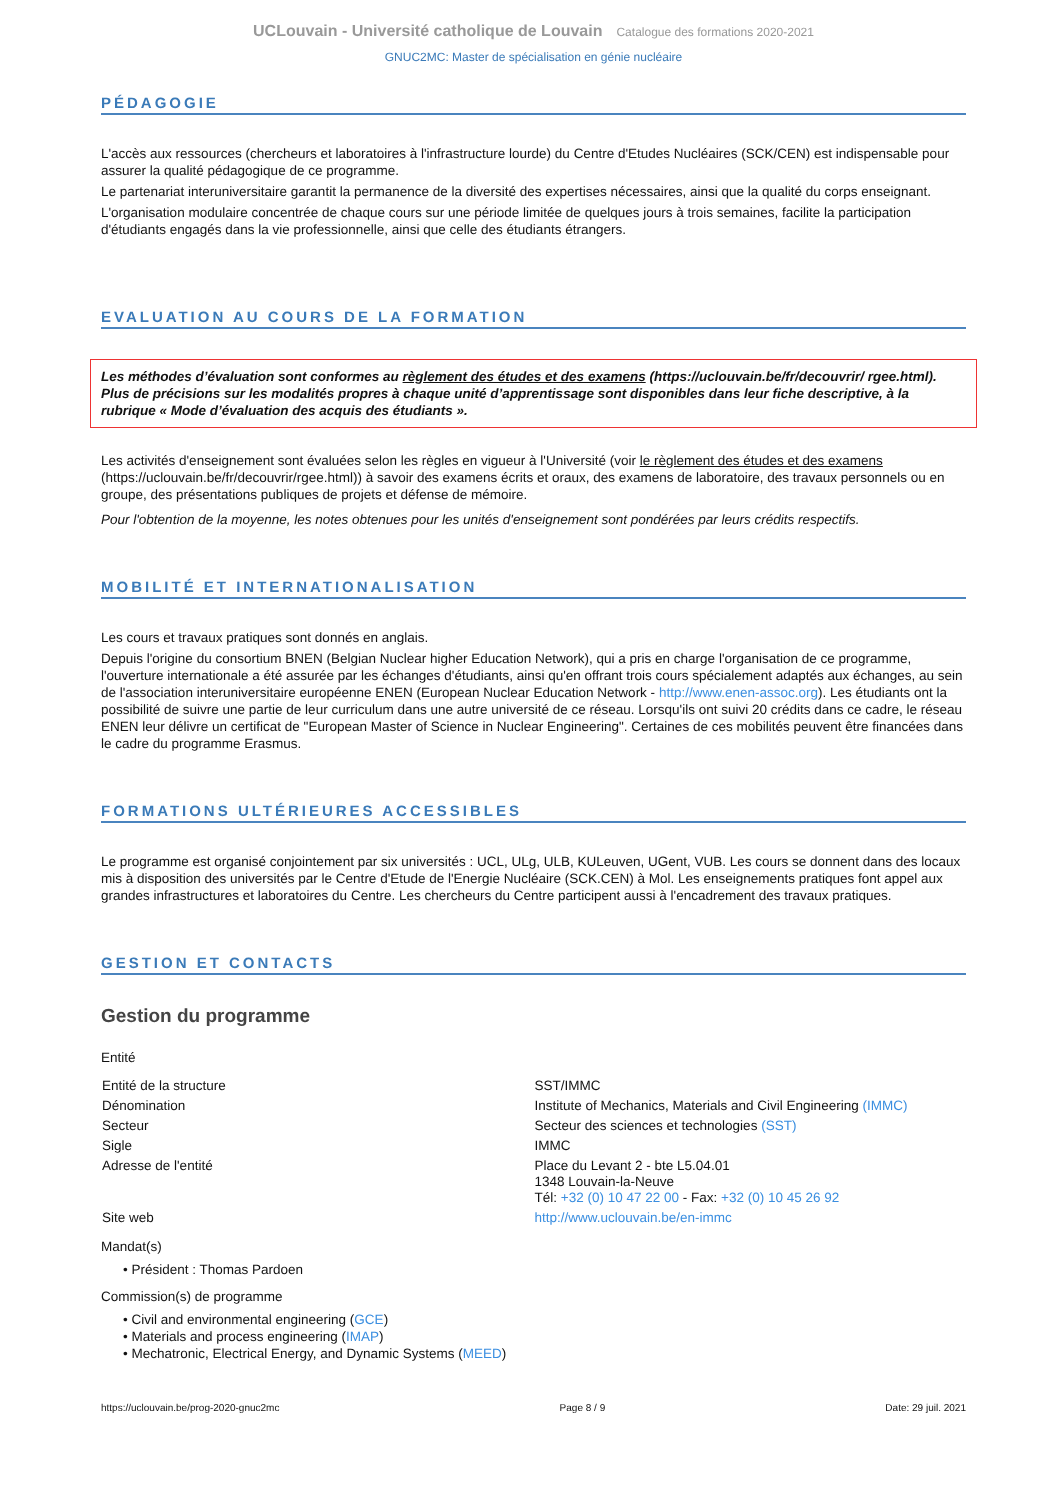UCLouvain - Université catholique de Louvain Catalogue des formations 2020-2021
GNUC2MC: Master de spécialisation en génie nucléaire
PÉDAGOGIE
L'accès aux ressources (chercheurs et laboratoires à l'infrastructure lourde) du Centre d'Etudes Nucléaires (SCK/CEN) est indispensable pour assurer la qualité pédagogique de ce programme.
Le partenariat interuniversitaire garantit la permanence de la diversité des expertises nécessaires, ainsi que la qualité du corps enseignant.
L'organisation modulaire concentrée de chaque cours sur une période limitée de quelques jours à trois semaines, facilite la participation d'étudiants engagés dans la vie professionnelle, ainsi que celle des étudiants étrangers.
EVALUATION AU COURS DE LA FORMATION
Les méthodes d’évaluation sont conformes au règlement des études et des examens (https://uclouvain.be/fr/decouvrir/ rgee.html). Plus de précisions sur les modalités propres à chaque unité d’apprentissage sont disponibles dans leur fiche descriptive, à la rubrique « Mode d’évaluation des acquis des étudiants ».
Les activités d'enseignement sont évaluées selon les règles en vigueur à l'Université (voir le règlement des études et des examens (https://uclouvain.be/fr/decouvrir/rgee.html)) à savoir des examens écrits et oraux, des examens de laboratoire, des travaux personnels ou en groupe, des présentations publiques de projets et défense de mémoire.
Pour l'obtention de la moyenne, les notes obtenues pour les unités d'enseignement sont pondérées par leurs crédits respectifs.
MOBILITÉ ET INTERNATIONALISATION
Les cours et travaux pratiques sont donnés en anglais.
Depuis l'origine du consortium BNEN (Belgian Nuclear higher Education Network), qui a pris en charge l'organisation de ce programme, l'ouverture internationale a été assurée par les échanges d'étudiants, ainsi qu'en offrant trois cours spécialement adaptés aux échanges, au sein de l'association interuniversitaire européenne ENEN (European Nuclear Education Network - http://www.enen-assoc.org). Les étudiants ont la possibilité de suivre une partie de leur curriculum dans une autre université de ce réseau. Lorsqu'ils ont suivi 20 crédits dans ce cadre, le réseau ENEN leur délivre un certificat de "European Master of Science in Nuclear Engineering". Certaines de ces mobilités peuvent être financées dans le cadre du programme Erasmus.
FORMATIONS ULTÉRIEURES ACCESSIBLES
Le programme est organisé conjointement par six universités : UCL, ULg, ULB, KULeuven, UGent, VUB. Les cours se donnent dans des locaux mis à disposition des universités par le Centre d'Etude de l'Energie Nucléaire (SCK.CEN) à Mol. Les enseignements pratiques font appel aux grandes infrastructures et laboratoires du Centre. Les chercheurs du Centre participent aussi à l'encadrement des travaux pratiques.
GESTION ET CONTACTS
Gestion du programme
Entité
| Entité de la structure | SST/IMMC |
| Dénomination | Institute of Mechanics, Materials and Civil Engineering (IMMC) |
| Secteur | Secteur des sciences et technologies (SST) |
| Sigle | IMMC |
| Adresse de l'entité | Place du Levant 2 - bte L5.04.01 1348 Louvain-la-Neuve Tél: +32 (0) 10 47 22 00 - Fax: +32 (0) 10 45 26 92 |
| Site web | http://www.uclouvain.be/en-immc |
Mandat(s)
• Président : Thomas Pardoen
Commission(s) de programme
• Civil and environmental engineering (GCE)
• Materials and process engineering (IMAP)
• Mechatronic, Electrical Energy, and Dynamic Systems (MEED)
https://uclouvain.be/prog-2020-gnuc2mc Page 8 / 9 Date: 29 juil. 2021